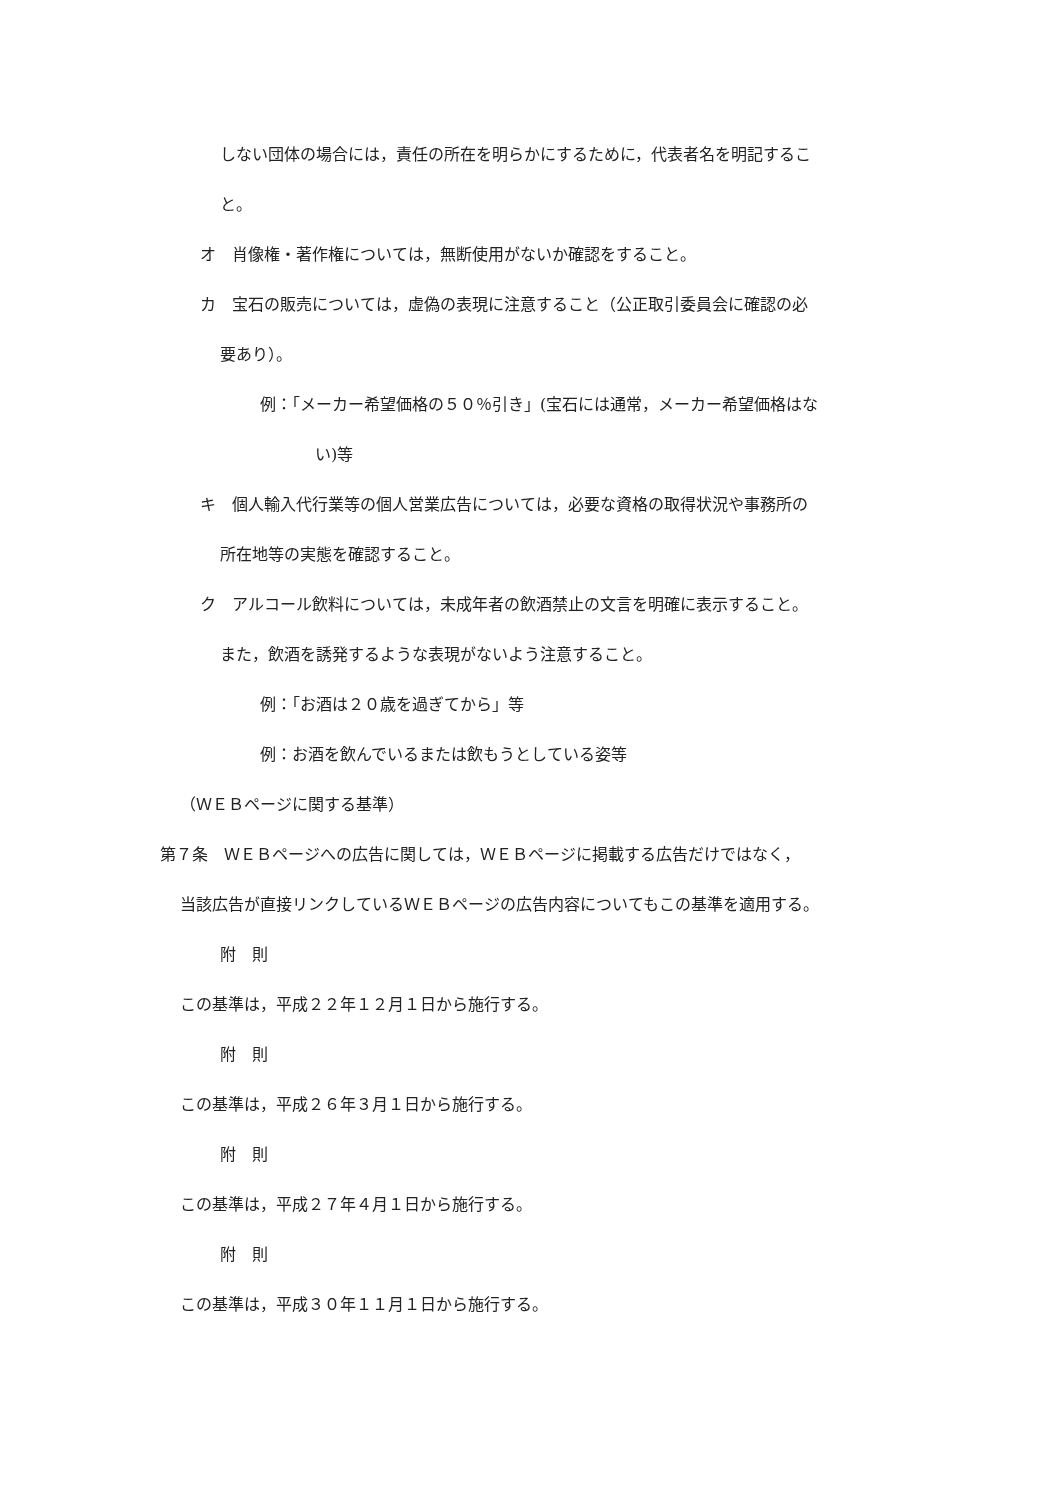しない団体の場合には，責任の所在を明らかにするために，代表者名を明記するこ
と。
オ　肖像権・著作権については，無断使用がないか確認をすること。
カ　宝石の販売については，虚偽の表現に注意すること（公正取引委員会に確認の必
要あり）。
例：「メーカー希望価格の５０％引き」(宝石には通常，メーカー希望価格はな
い)等
キ　個人輸入代行業等の個人営業広告については，必要な資格の取得状況や事務所の
所在地等の実態を確認すること。
ク　アルコール飲料については，未成年者の飲酒禁止の文言を明確に表示すること。
また，飲酒を誘発するような表現がないよう注意すること。
例：「お酒は２０歳を過ぎてから」等
例：お酒を飲んでいるまたは飲もうとしている姿等
（ＷＥＢページに関する基準）
第７条　ＷＥＢページへの広告に関しては，ＷＥＢページに掲載する広告だけではなく，
当該広告が直接リンクしているＷＥＢページの広告内容についてもこの基準を適用する。
附　則
この基準は，平成２２年１２月１日から施行する。
附　則
この基準は，平成２６年３月１日から施行する。
附　則
この基準は，平成２７年４月１日から施行する。
附　則
この基準は，平成３０年１１月１日から施行する。